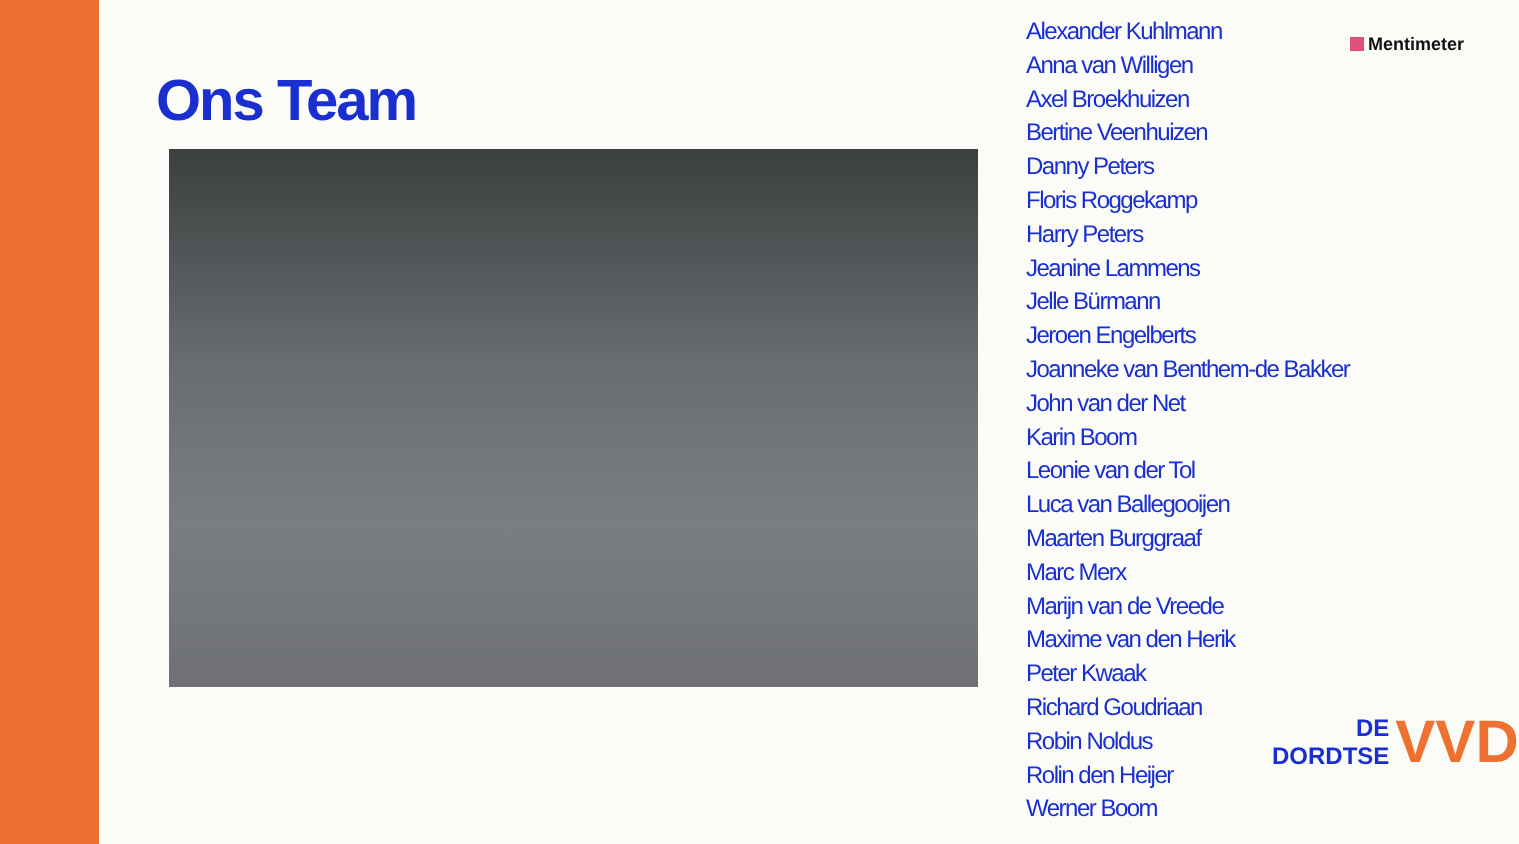Ons Team
Alexander Kuhlmann
Anna van Willigen
Axel Broekhuizen
Bertine Veenhuizen
Danny Peters
Floris Roggekamp
Harry Peters
Jeanine Lammens
Jelle Bürmann
Jeroen Engelberts
Joanneke van Benthem-de Bakker
John van der Net
Karin Boom
Leonie van der Tol
Luca van Ballegooijen
Maarten Burggraaf
Marc Merx
Marijn van de Vreede
Maxime van den Herik
Peter Kwaak
Richard Goudriaan
Robin Noldus
Rolin den Heijer
Werner Boom
Mentimeter
DE
DORDTSE
VVD